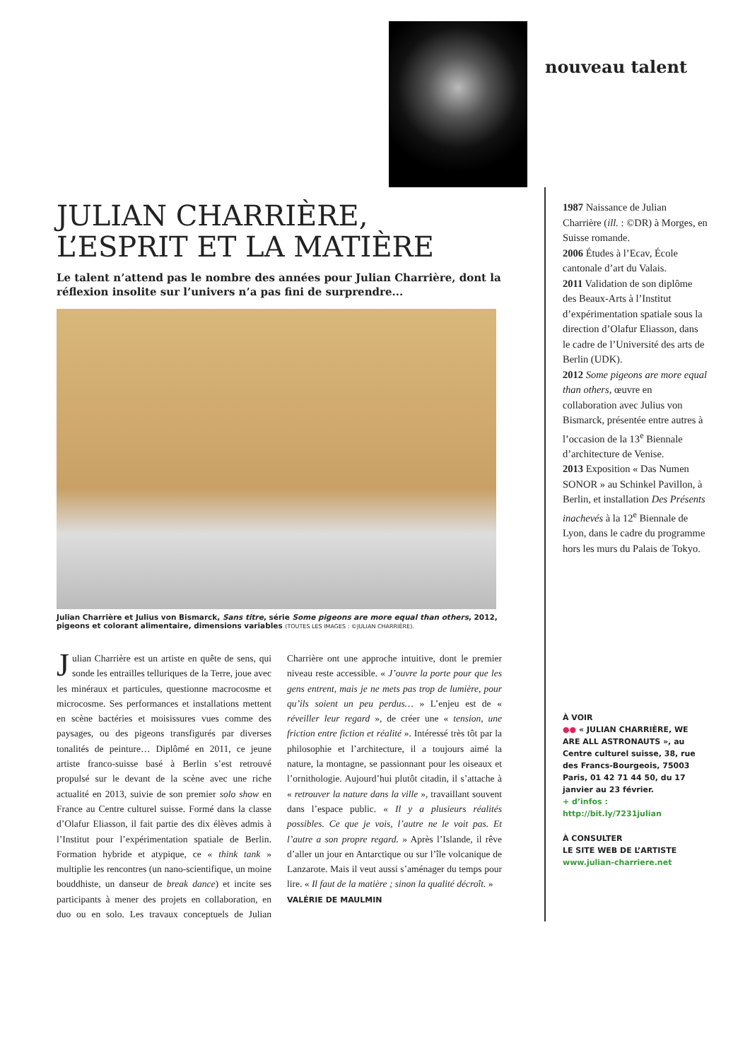nouveau talent
JULIAN CHARRIÈRE,
L’ESPRIT ET LA MATIÈRE
Le talent n’attend pas le nombre des années pour Julian Charrière, dont la réflexion insolite sur l’univers n’a pas fini de surprendre...
Julian Charrière et Julius von Bismarck, Sans titre, série Some pigeons are more equal than others, 2012, pigeons et colorant alimentaire, dimensions variables (TOUTES LES IMAGES : ©JULIAN CHARRIÈRE).
Julian Charrière est un artiste en quête de sens, qui sonde les entrailles telluriques de la Terre, joue avec les minéraux et particules, questionne macrocosme et microcosme. Ses performances et installations mettent en scène bactéries et moisissures vues comme des paysages, ou des pigeons transfigurés par diverses tonalités de peinture… Diplômé en 2011, ce jeune artiste franco-suisse basé à Berlin s’est retrouvé propulsé sur le devant de la scène avec une riche actualité en 2013, suivie de son premier solo show en France au Centre culturel suisse. Formé dans la classe d’Olafur Eliasson, il fait partie des dix élèves admis à l’Institut pour l’expérimentation spatiale de Berlin. Formation hybride et atypique, ce « think tank » multiplie les rencontres (un nano-scientifique, un moine bouddhiste, un danseur de break dance) et incite ses participants à mener des projets en collaboration, en duo ou en solo. Les travaux conceptuels de Julian Charrière ont une approche intuitive, dont le premier niveau reste accessible. « J’ouvre la porte pour que les gens entrent, mais je ne mets pas trop de lumière, pour qu’ils soient un peu perdus… » L’enjeu est de « réveiller leur regard », de créer une « tension, une friction entre fiction et réalité ». Intéressé très tôt par la philosophie et l’architecture, il a toujours aimé la nature, la montagne, se passionnant pour les oiseaux et l’ornithologie. Aujourd’hui plutôt citadin, il s’attache à « retrouver la nature dans la ville », travaillant souvent dans l’espace public. « Il y a plusieurs réalités possibles. Ce que je vois, l’autre ne le voit pas. Et l’autre a son propre regard. » Après l’Islande, il rêve d’aller un jour en Antarctique ou sur l’île volcanique de Lanzarote. Mais il veut aussi s’aménager du temps pour lire. « Il faut de la matière ; sinon la qualité décroît. »
VALÉRIE DE MAULMIN
1987 Naissance de Julian Charrière (ill. : ©DR) à Morges, en Suisse romande.
2006 Études à l’Ecav, École cantonale d’art du Valais.
2011 Validation de son diplôme des Beaux-Arts à l’Institut d’expérimentation spatiale sous la direction d’Olafur Eliasson, dans le cadre de l’Université des arts de Berlin (UDK).
2012 Some pigeons are more equal than others, œuvre en collaboration avec Julius von Bismarck, présentée entre autres à l’occasion de la 13<sup>e</sup> Biennale d’architecture de Venise.
2013 Exposition « Das Numen SONOR » au Schinkel Pavillon, à Berlin, et installation Des Présents inachevés à la 12<sup>e</sup> Biennale de Lyon, dans le cadre du programme hors les murs du Palais de Tokyo.
À VOIR
●● « JULIAN CHARRIÈRE, WE ARE ALL ASTRONAUTS », au Centre culturel suisse, 38, rue des Francs-Bourgeois, 75003 Paris, 01 42 71 44 50, du 17 janvier au 23 février.
+ d’infos : http://bit.ly/7231julian
À CONSULTER
LE SITE WEB DE L’ARTISTE
www.julian-charriere.net